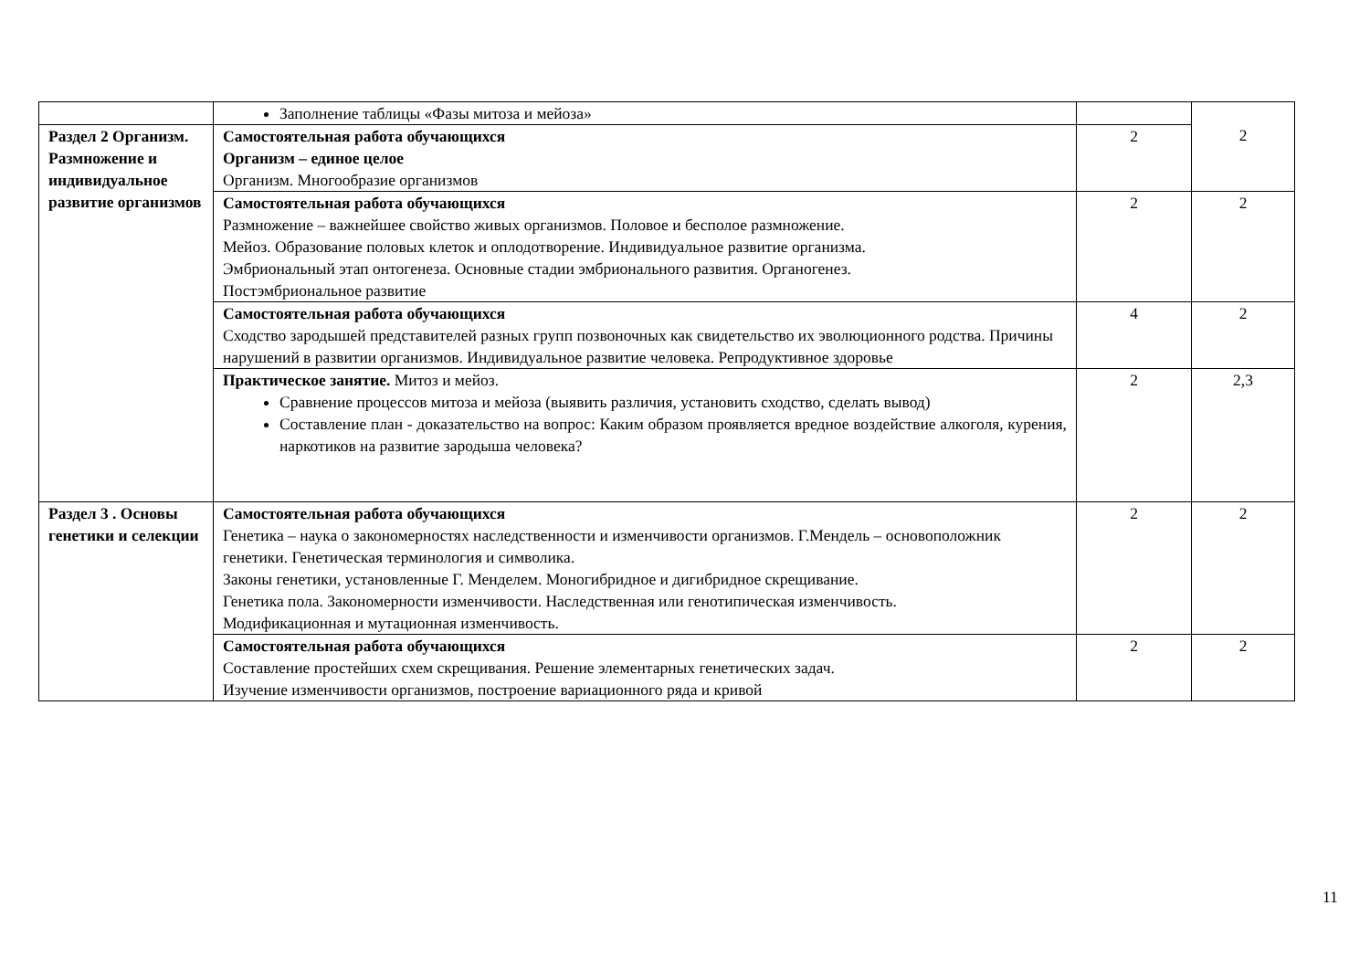| | Заполнение таблицы «Фазы митоза и мейоза» | | 2 |
| Раздел 2 Организм. Размножение и индивидуальное развитие организмов | Самостоятельная работа обучающихся Организм – единое целое Организм. Многообразие организмов | 2 | |
| | Самостоятельная работа обучающихся Размножение – важнейшее свойство живых организмов. Половое и бесполое размножение. Мейоз. Образование половых клеток и оплодотворение. Индивидуальное развитие организма. Эмбриональный этап онтогенеза. Основные стадии эмбрионального развития. Органогенез. Постэмбриональное развитие | 2 | 2 |
| | Самостоятельная работа обучающихся Сходство зародышей представителей разных групп позвоночных как свидетельство их эволюционного родства. Причины нарушений в развитии организмов. Индивидуальное развитие человека. Репродуктивное здоровье | 4 | 2 |
| | Практическое занятие. Митоз и мейоз. Сравнение процессов митоза и мейоза (выявить различия, установить сходство, сделать вывод) Составление план - доказательство на вопрос: Каким образом проявляется вредное воздействие алкоголя, курения, наркотиков на развитие зародыша человека? | 2 | 2,3 |
| Раздел 3 . Основы генетики и селекции | Самостоятельная работа обучающихся Генетика – наука о закономерностях наследственности и изменчивости организмов. Г.Мендель – основоположник генетики. Генетическая терминология и символика. Законы генетики, установленные Г. Менделем. Моногибридное и дигибридное скрещивание. Генетика пола. Закономерности изменчивости. Наследственная или генотипическая изменчивость. Модификационная и мутационная изменчивость. | 2 | 2 |
| | Самостоятельная работа обучающихся Составление простейших схем скрещивания. Решение элементарных генетических задач. Изучение изменчивости организмов, построение вариационного ряда и кривой | 2 | 2 |
11